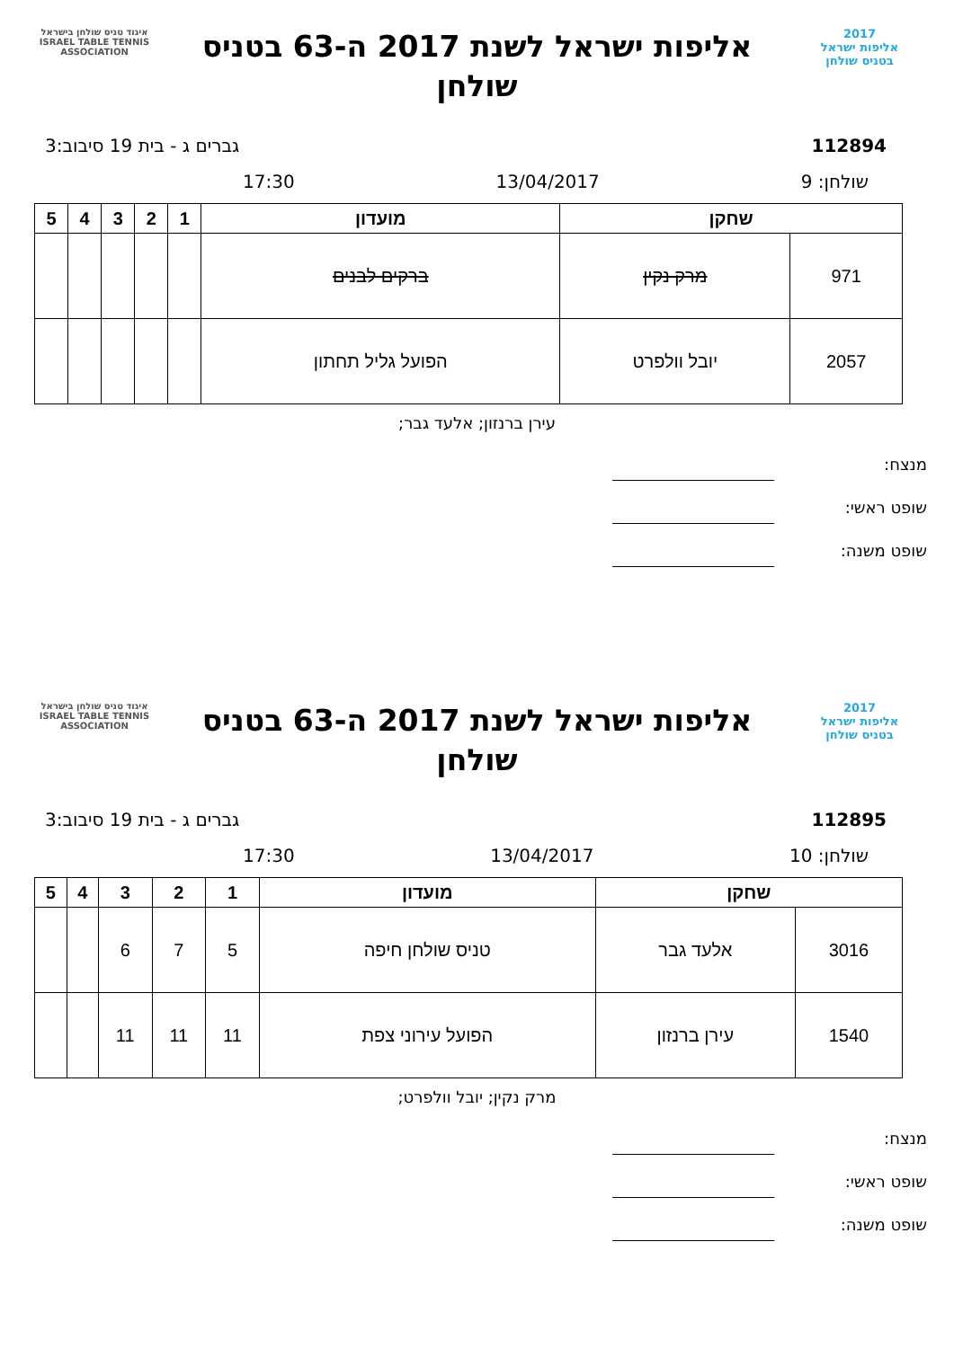2017
אליפות ישראל
בטניס שולחן
אליפות ישראל לשנת 2017 ה-63 בטניס שולחן
איגוד טניס שולחן בישראל
ISRAEL TABLE TENNIS ASSOCIATION
112894 גברים ג - בית 19 סיבוב:3
שולחן: 9 13/04/2017 17:30
| שחקן | | מועדון | 1 | 2 | 3 | 4 | 5 |
| --- | --- | --- | --- | --- | --- | --- | --- |
| 971 | מרק נקין | ברקים לבנים | | | | | |
| 2057 | יובל וולפרט | הפועל גליל תחתון | | | | | |
עירן ברנזון; אלעד גבר;
מנצח:
שופט ראשי:
שופט משנה:
2017
אליפות ישראל
בטניס שולחן
אליפות ישראל לשנת 2017 ה-63 בטניס שולחן
איגוד טניס שולחן בישראל
ISRAEL TABLE TENNIS ASSOCIATION
112895 גברים ג - בית 19 סיבוב:3
שולחן: 10 13/04/2017 17:30
| שחקן | | מועדון | 1 | 2 | 3 | 4 | 5 |
| --- | --- | --- | --- | --- | --- | --- | --- |
| 3016 | אלעד גבר | טניס שולחן חיפה | 5 | 7 | 6 | | |
| 1540 | עירן ברנזון | הפועל עירוני צפת | 11 | 11 | 11 | | |
מרק נקין; יובל וולפרט;
מנצח:
שופט ראשי:
שופט משנה: